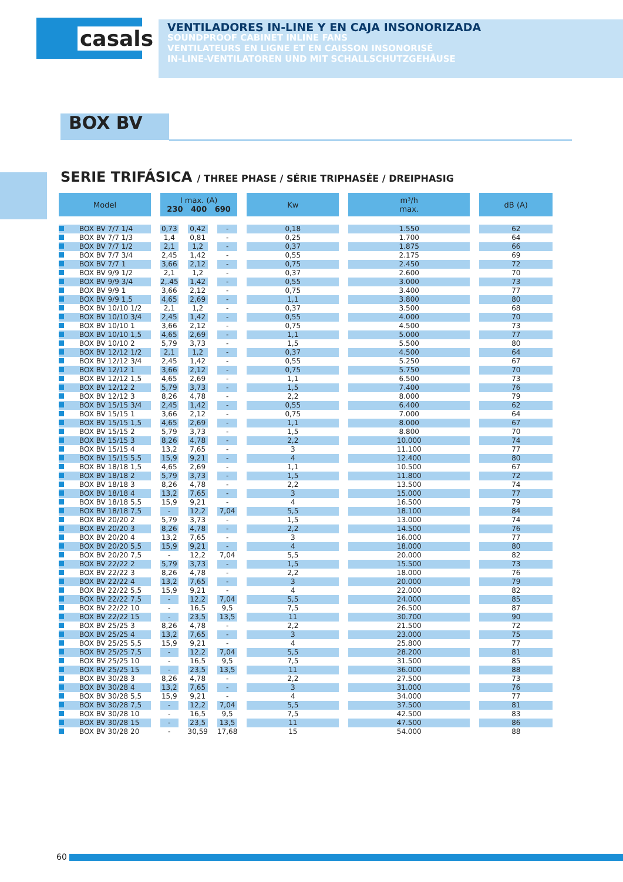casals
VENTILADORES IN-LINE Y EN CAJA INSONORIZADA
SOUNDPROOF CABINET INLINE FANS
VENTILATEURS EN LIGNE ET EN CAISSON INSONORISÉ
IN-LINE-VENTILATOREN UND MIT SCHALLSCHUTZGEHÄUSE
BOX BV
SERIE TRIFÁSICA / THREE PHASE / SÉRIE TRIPHASÉE / DREIPHASIG
| Model | I max. (A) 230 400 690 | | | Kw | m³/h max. | dB (A) |
| --- | --- | --- | --- | --- | --- | --- |
| BOX BV 7/7 1/4 | 0,73 | 0,42 | - | 0,18 | 1.550 | 62 |
| BOX BV 7/7 1/3 | 1,4 | 0,81 | - | 0,25 | 1.700 | 64 |
| BOX BV 7/7 1/2 | 2,1 | 1,2 | - | 0,37 | 1.875 | 66 |
| BOX BV 7/7 3/4 | 2,45 | 1,42 | - | 0,55 | 2.175 | 69 |
| BOX BV 7/7 1 | 3,66 | 2,12 | - | 0,75 | 2.450 | 72 |
| BOX BV 9/9 1/2 | 2,1 | 1,2 | - | 0,37 | 2.600 | 70 |
| BOX BV 9/9 3/4 | 2,.45 | 1,42 | - | 0,55 | 3.000 | 73 |
| BOX BV 9/9 1 | 3,66 | 2,12 | - | 0,75 | 3.400 | 77 |
| BOX BV 9/9 1,5 | 4,65 | 2,69 | - | 1,1 | 3.800 | 80 |
| BOX BV 10/10 1/2 | 2,1 | 1,2 | - | 0,37 | 3.500 | 68 |
| BOX BV 10/10 3/4 | 2,45 | 1,42 | - | 0,55 | 4.000 | 70 |
| BOX BV 10/10 1 | 3,66 | 2,12 | - | 0,75 | 4.500 | 73 |
| BOX BV 10/10 1,5 | 4,65 | 2,69 | - | 1,1 | 5.000 | 77 |
| BOX BV 10/10 2 | 5,79 | 3,73 | - | 1,5 | 5.500 | 80 |
| BOX BV 12/12 1/2 | 2,1 | 1,2 | - | 0,37 | 4.500 | 64 |
| BOX BV 12/12 3/4 | 2,45 | 1,42 | - | 0,55 | 5.250 | 67 |
| BOX BV 12/12 1 | 3,66 | 2,12 | - | 0,75 | 5.750 | 70 |
| BOX BV 12/12 1,5 | 4,65 | 2,69 | - | 1,1 | 6.500 | 73 |
| BOX BV 12/12 2 | 5,79 | 3,73 | - | 1,5 | 7.400 | 76 |
| BOX BV 12/12 3 | 8,26 | 4,78 | - | 2,2 | 8.000 | 79 |
| BOX BV 15/15 3/4 | 2,45 | 1,42 | - | 0,55 | 6.400 | 62 |
| BOX BV 15/15 1 | 3,66 | 2,12 | - | 0,75 | 7.000 | 64 |
| BOX BV 15/15 1,5 | 4,65 | 2,69 | - | 1,1 | 8.000 | 67 |
| BOX BV 15/15 2 | 5,79 | 3,73 | - | 1,5 | 8.800 | 70 |
| BOX BV 15/15 3 | 8,26 | 4,78 | - | 2,2 | 10.000 | 74 |
| BOX BV 15/15 4 | 13,2 | 7,65 | - | 3 | 11.100 | 77 |
| BOX BV 15/15 5,5 | 15,9 | 9,21 | - | 4 | 12.400 | 80 |
| BOX BV 18/18 1,5 | 4,65 | 2,69 | - | 1,1 | 10.500 | 67 |
| BOX BV 18/18 2 | 5,79 | 3,73 | - | 1,5 | 11.800 | 72 |
| BOX BV 18/18 3 | 8,26 | 4,78 | - | 2,2 | 13.500 | 74 |
| BOX BV 18/18 4 | 13,2 | 7,65 | - | 3 | 15.000 | 77 |
| BOX BV 18/18 5,5 | 15,9 | 9,21 | - | 4 | 16.500 | 79 |
| BOX BV 18/18 7,5 | - | 12,2 | 7,04 | 5,5 | 18.100 | 84 |
| BOX BV 20/20 2 | 5,79 | 3,73 | - | 1,5 | 13.000 | 74 |
| BOX BV 20/20 3 | 8,26 | 4,78 | - | 2,2 | 14.500 | 76 |
| BOX BV 20/20 4 | 13,2 | 7,65 | - | 3 | 16.000 | 77 |
| BOX BV 20/20 5,5 | 15,9 | 9,21 | - | 4 | 18.000 | 80 |
| BOX BV 20/20 7,5 | - | 12,2 | 7,04 | 5,5 | 20.000 | 82 |
| BOX BV 22/22 2 | 5,79 | 3,73 | - | 1,5 | 15.500 | 73 |
| BOX BV 22/22 3 | 8,26 | 4,78 | - | 2,2 | 18.000 | 76 |
| BOX BV 22/22 4 | 13,2 | 7,65 | - | 3 | 20.000 | 79 |
| BOX BV 22/22 5,5 | 15,9 | 9,21 | - | 4 | 22.000 | 82 |
| BOX BV 22/22 7,5 | - | 12,2 | 7,04 | 5,5 | 24.000 | 85 |
| BOX BV 22/22 10 | - | 16,5 | 9,5 | 7,5 | 26.500 | 87 |
| BOX BV 22/22 15 | - | 23,5 | 13,5 | 11 | 30.700 | 90 |
| BOX BV 25/25 3 | 8,26 | 4,78 | - | 2,2 | 21.500 | 72 |
| BOX BV 25/25 4 | 13,2 | 7,65 | - | 3 | 23.000 | 75 |
| BOX BV 25/25 5,5 | 15,9 | 9,21 | - | 4 | 25.800 | 77 |
| BOX BV 25/25 7,5 | - | 12,2 | 7,04 | 5,5 | 28.200 | 81 |
| BOX BV 25/25 10 | - | 16,5 | 9,5 | 7,5 | 31.500 | 85 |
| BOX BV 25/25 15 | - | 23,5 | 13,5 | 11 | 36.000 | 88 |
| BOX BV 30/28 3 | 8,26 | 4,78 | - | 2,2 | 27.500 | 73 |
| BOX BV 30/28 4 | 13,2 | 7,65 | - | 3 | 31.000 | 76 |
| BOX BV 30/28 5,5 | 15,9 | 9,21 | - | 4 | 34.000 | 77 |
| BOX BV 30/28 7,5 | - | 12,2 | 7,04 | 5,5 | 37.500 | 81 |
| BOX BV 30/28 10 | - | 16,5 | 9,5 | 7,5 | 42.500 | 83 |
| BOX BV 30/28 15 | - | 23,5 | 13,5 | 11 | 47.500 | 86 |
| BOX BV 30/28 20 | - | 30,59 | 17,68 | 15 | 54.000 | 88 |
60